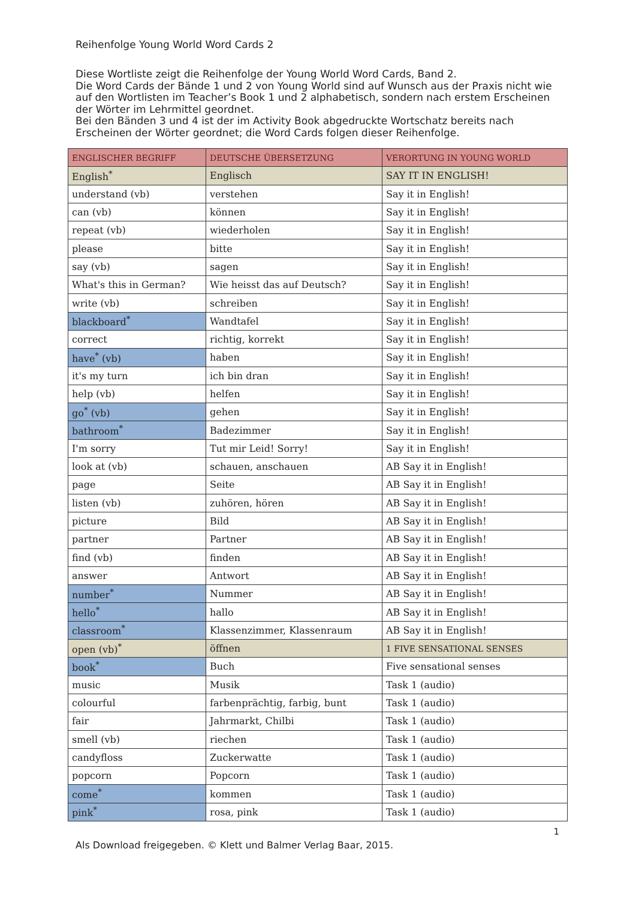Reihenfolge Young World Word Cards 2
Diese Wortliste zeigt die Reihenfolge der Young World Word Cards, Band 2.
Die Word Cards der Bände 1 und 2 von Young World sind auf Wunsch aus der Praxis nicht wie auf den Wortlisten im Teacher’s Book 1 und 2 alphabetisch, sondern nach erstem Erscheinen der Wörter im Lehrmittel geordnet.
Bei den Bänden 3 und 4 ist der im Activity Book abgedruckte Wortschatz bereits nach Erscheinen der Wörter geordnet; die Word Cards folgen dieser Reihenfolge.
| ENGLISCHER BEGRIFF | DEUTSCHE ÜBERSETZUNG | VERORTUNG IN YOUNG WORLD |
| --- | --- | --- |
| English<sup>*</sup> | Englisch | SAY IT IN ENGLISH! |
| understand (vb) | verstehen | Say it in English! |
| can (vb) | können | Say it in English! |
| repeat (vb) | wiederholen | Say it in English! |
| please | bitte | Say it in English! |
| say (vb) | sagen | Say it in English! |
| What's this in German? | Wie heisst das auf Deutsch? | Say it in English! |
| write (vb) | schreiben | Say it in English! |
| blackboard<sup>*</sup> | Wandtafel | Say it in English! |
| correct | richtig, korrekt | Say it in English! |
| have<sup>*</sup> (vb) | haben | Say it in English! |
| it's my turn | ich bin dran | Say it in English! |
| help (vb) | helfen | Say it in English! |
| go<sup>*</sup> (vb) | gehen | Say it in English! |
| bathroom<sup>*</sup> | Badezimmer | Say it in English! |
| I'm sorry | Tut mir Leid! Sorry! | Say it in English! |
| look at (vb) | schauen, anschauen | AB Say it in English! |
| page | Seite | AB Say it in English! |
| listen (vb) | zuhören, hören | AB Say it in English! |
| picture | Bild | AB Say it in English! |
| partner | Partner | AB Say it in English! |
| find (vb) | finden | AB Say it in English! |
| answer | Antwort | AB Say it in English! |
| number<sup>*</sup> | Nummer | AB Say it in English! |
| hello<sup>*</sup> | hallo | AB Say it in English! |
| classroom<sup>*</sup> | Klassenzimmer, Klassenraum | AB Say it in English! |
| open (vb)<sup>*</sup> | öffnen | 1 FIVE SENSATIONAL SENSES |
| book<sup>*</sup> | Buch | Five sensational senses |
| music | Musik | Task 1 (audio) |
| colourful | farbenprächtig, farbig, bunt | Task 1 (audio) |
| fair | Jahrmarkt, Chilbi | Task 1 (audio) |
| smell (vb) | riechen | Task 1 (audio) |
| candyfloss | Zuckerwatte | Task 1 (audio) |
| popcorn | Popcorn | Task 1 (audio) |
| come<sup>*</sup> | kommen | Task 1 (audio) |
| pink<sup>*</sup> | rosa, pink | Task 1 (audio) |
1
Als Download freigegeben. © Klett und Balmer Verlag Baar, 2015.